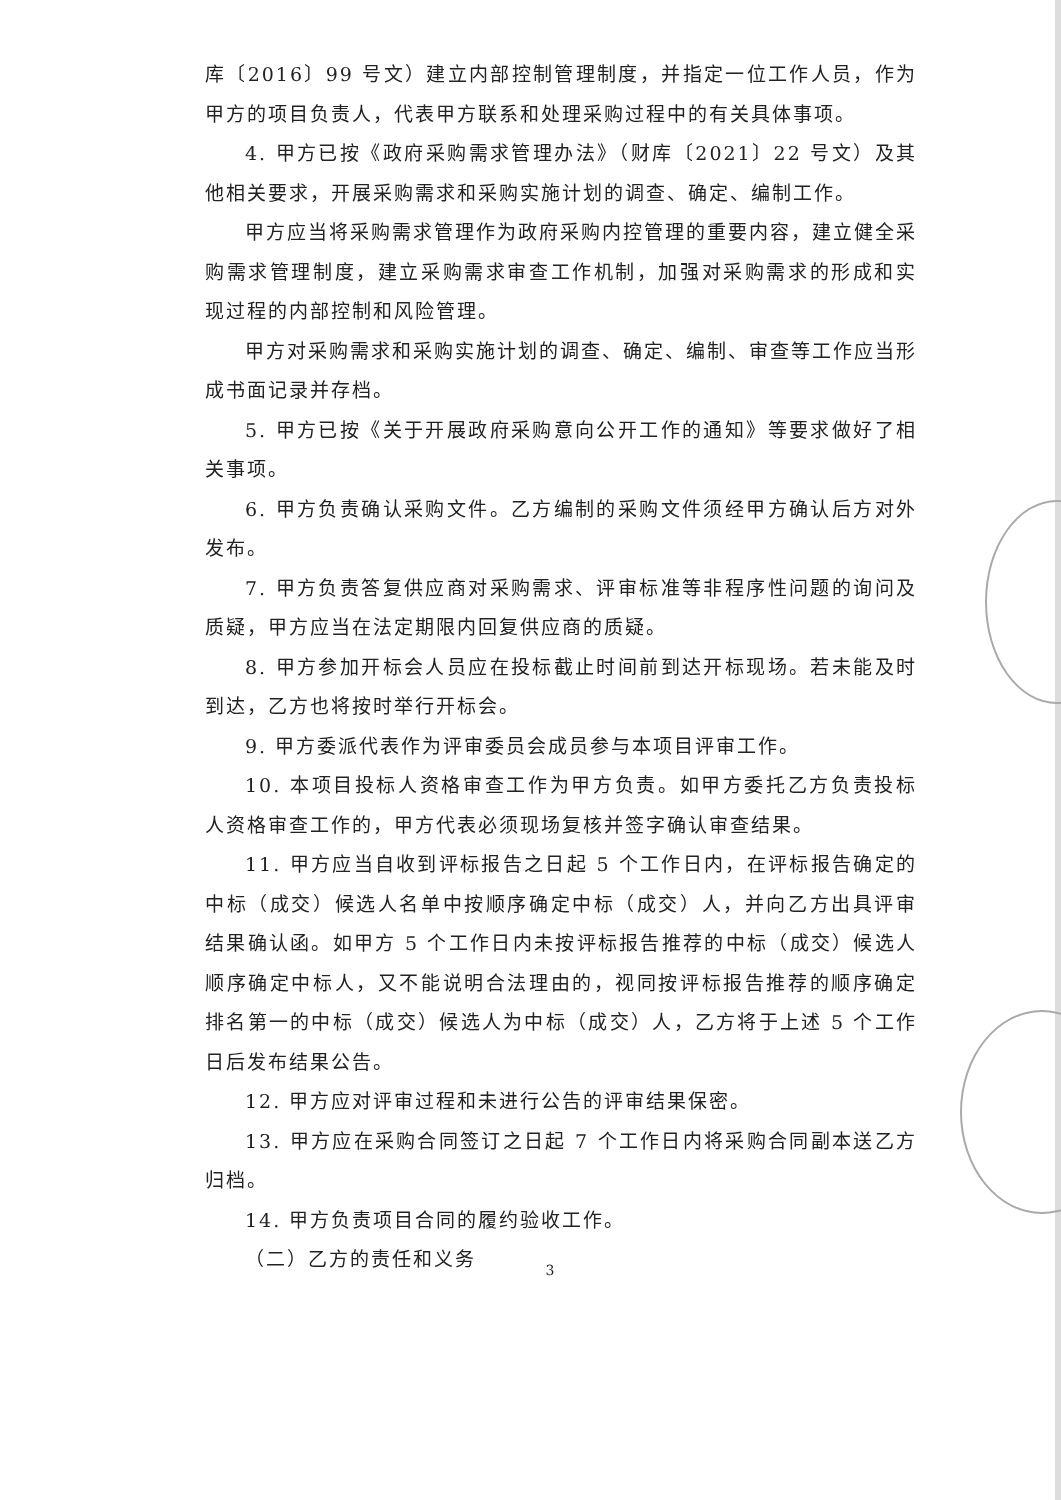库〔2016〕99 号文）建立内部控制管理制度，并指定一位工作人员，作为甲方的项目负责人，代表甲方联系和处理采购过程中的有关具体事项。
4. 甲方已按《政府采购需求管理办法》（财库〔2021〕22 号文）及其他相关要求，开展采购需求和采购实施计划的调查、确定、编制工作。
甲方应当将采购需求管理作为政府采购内控管理的重要内容，建立健全采购需求管理制度，建立采购需求审查工作机制，加强对采购需求的形成和实现过程的内部控制和风险管理。
甲方对采购需求和采购实施计划的调查、确定、编制、审查等工作应当形成书面记录并存档。
5. 甲方已按《关于开展政府采购意向公开工作的通知》等要求做好了相关事项。
6. 甲方负责确认采购文件。乙方编制的采购文件须经甲方确认后方对外发布。
7. 甲方负责答复供应商对采购需求、评审标准等非程序性问题的询问及质疑，甲方应当在法定期限内回复供应商的质疑。
8. 甲方参加开标会人员应在投标截止时间前到达开标现场。若未能及时到达，乙方也将按时举行开标会。
9. 甲方委派代表作为评审委员会成员参与本项目评审工作。
10. 本项目投标人资格审查工作为甲方负责。如甲方委托乙方负责投标人资格审查工作的，甲方代表必须现场复核并签字确认审查结果。
11. 甲方应当自收到评标报告之日起 5 个工作日内，在评标报告确定的中标（成交）候选人名单中按顺序确定中标（成交）人，并向乙方出具评审结果确认函。如甲方 5 个工作日内未按评标报告推荐的中标（成交）候选人顺序确定中标人，又不能说明合法理由的，视同按评标报告推荐的顺序确定排名第一的中标（成交）候选人为中标（成交）人，乙方将于上述 5 个工作日后发布结果公告。
12. 甲方应对评审过程和未进行公告的评审结果保密。
13. 甲方应在采购合同签订之日起 7 个工作日内将采购合同副本送乙方归档。
14. 甲方负责项目合同的履约验收工作。
（二）乙方的责任和义务
3